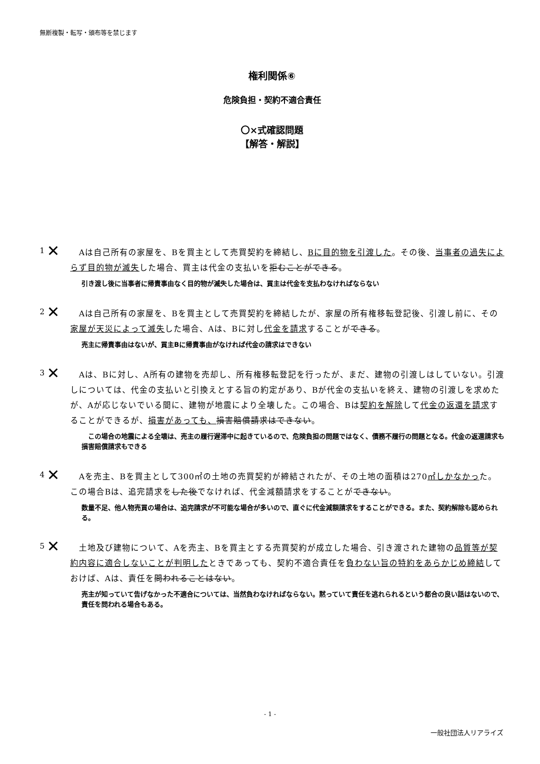無断複製・転写・頒布等を禁じます
権利関係⑥
危険負担・契約不適合責任
〇×式確認問題
【解答・解説】
✕ 1
　Aは自己所有の家屋を、Bを買主として売買契約を締結し、Bに目的物を引渡した。その後、当事者の過失によらず目的物が滅失した場合、買主は代金の支払いを拒むことができる。
引き渡し後に当事者に帰責事由なく目的物が滅失した場合は、買主は代金を支払わなければならない
✕ 2
　Aは自己所有の家屋を、Bを買主として売買契約を締結したが、家屋の所有権移転登記後、引渡し前に、その家屋が天災によって滅失した場合、Aは、Bに対し代金を請求することができる。
売主に帰責事由はないが、買主Bに帰責事由がなければ代金の請求はできない
✕ 3
　Aは、Bに対し、A所有の建物を売却し、所有権移転登記を行ったが、まだ、建物の引渡しはしていない。引渡しについては、代金の支払いと引換えとする旨の約定があり、Bが代金の支払いを終え、建物の引渡しを求めたが、Aが応じないでいる間に、建物が地震により全壊した。この場合、Bは契約を解除して代金の返還を請求することができるが、損害があっても、損害賠償請求はできない。
　この場合の地震による全壊は、売主の履行遅滞中に起きているので、危険負担の問題ではなく、債務不履行の問題となる。代金の返還請求も損害賠償請求もできる
✕ 4
　Aを売主、Bを買主として300㎡の土地の売買契約が締結されたが、その土地の面積は270㎡しかなかった。この場合Bは、追完請求をした後でなければ、代金減額請求をすることができない。
数量不足、他人物売買の場合は、追完請求が不可能な場合が多いので、直ぐに代金減額請求をすることができる。また、契約解除も認められる。
✕ 5
　土地及び建物について、Aを売主、Bを買主とする売買契約が成立した場合、引き渡された建物の品質等が契約内容に適合しないことが判明したときであっても、契約不適合責任を負わない旨の特約をあらかじめ締結しておけば、Aは、責任を問われることはない。
売主が知っていて告げなかった不適合については、当然負わなければならない。黙っていて責任を逃れられるという都合の良い話はないので、責任を問われる場合もある。
- 1 -
一般社団法人リアライズ